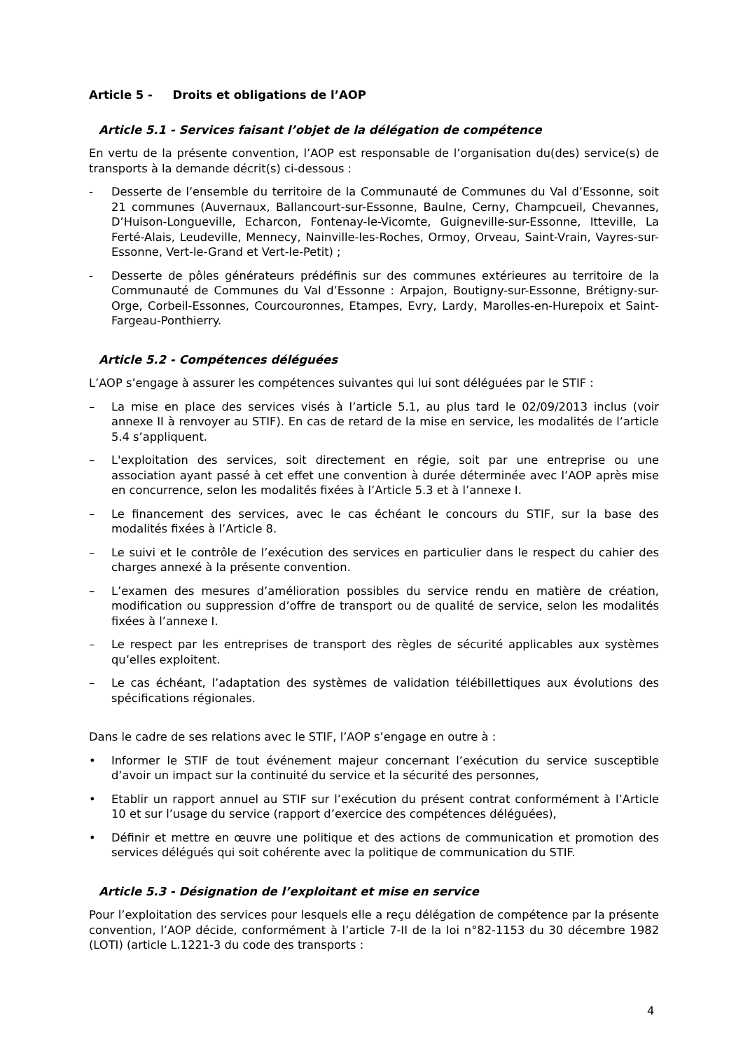Article 5 - Droits et obligations de l’AOP
Article 5.1 - Services faisant l’objet de la délégation de compétence
En vertu de la présente convention, l’AOP est responsable de l’organisation du(des) service(s) de transports à la demande décrit(s) ci-dessous :
- Desserte de l’ensemble du territoire de la Communauté de Communes du Val d’Essonne, soit 21 communes (Auvernaux, Ballancourt-sur-Essonne, Baulne, Cerny, Champcueil, Chevannes, D’Huison-Longueville, Echarcon, Fontenay-le-Vicomte, Guigneville-sur-Essonne, Itteville, La Ferté-Alais, Leudeville, Mennecy, Nainville-les-Roches, Ormoy, Orveau, Saint-Vrain, Vayres-sur-Essonne, Vert-le-Grand et Vert-le-Petit) ;
- Desserte de pôles générateurs prédéfinis sur des communes extérieures au territoire de la Communauté de Communes du Val d’Essonne : Arpajon, Boutigny-sur-Essonne, Brétigny-sur-Orge, Corbeil-Essonnes, Courcouronnes, Etampes, Evry, Lardy, Marolles-en-Hurepoix et Saint-Fargeau-Ponthierry.
Article 5.2 - Compétences déléguées
L’AOP s’engage à assurer les compétences suivantes qui lui sont déléguées par le STIF :
– La mise en place des services visés à l’article 5.1, au plus tard le 02/09/2013 inclus (voir annexe II à renvoyer au STIF). En cas de retard de la mise en service, les modalités de l’article 5.4 s’appliquent.
– L'exploitation des services, soit directement en régie, soit par une entreprise ou une association ayant passé à cet effet une convention à durée déterminée avec l’AOP après mise en concurrence, selon les modalités fixées à l’Article 5.3 et à l’annexe I.
– Le financement des services, avec le cas échéant le concours du STIF, sur la base des modalités fixées à l’Article 8.
– Le suivi et le contrôle de l’exécution des services en particulier dans le respect du cahier des charges annexé à la présente convention.
– L’examen des mesures d’amélioration possibles du service rendu en matière de création, modification ou suppression d’offre de transport ou de qualité de service, selon les modalités fixées à l’annexe I.
– Le respect par les entreprises de transport des règles de sécurité applicables aux systèmes qu’elles exploitent.
– Le cas échéant, l’adaptation des systèmes de validation télébillettiques aux évolutions des spécifications régionales.
Dans le cadre de ses relations avec le STIF, l’AOP s’engage en outre à :
• Informer le STIF de tout événement majeur concernant l’exécution du service susceptible d’avoir un impact sur la continuité du service et la sécurité des personnes,
• Etablir un rapport annuel au STIF sur l’exécution du présent contrat conformément à l’Article 10 et sur l’usage du service (rapport d’exercice des compétences déléguées),
• Définir et mettre en œuvre une politique et des actions de communication et promotion des services délégués qui soit cohérente avec la politique de communication du STIF.
Article 5.3 - Désignation de l’exploitant et mise en service
Pour l’exploitation des services pour lesquels elle a reçu délégation de compétence par la présente convention, l’AOP décide, conformément à l’article 7-II de la loi n°82-1153 du 30 décembre 1982 (LOTI) (article L.1221-3 du code des transports :
4